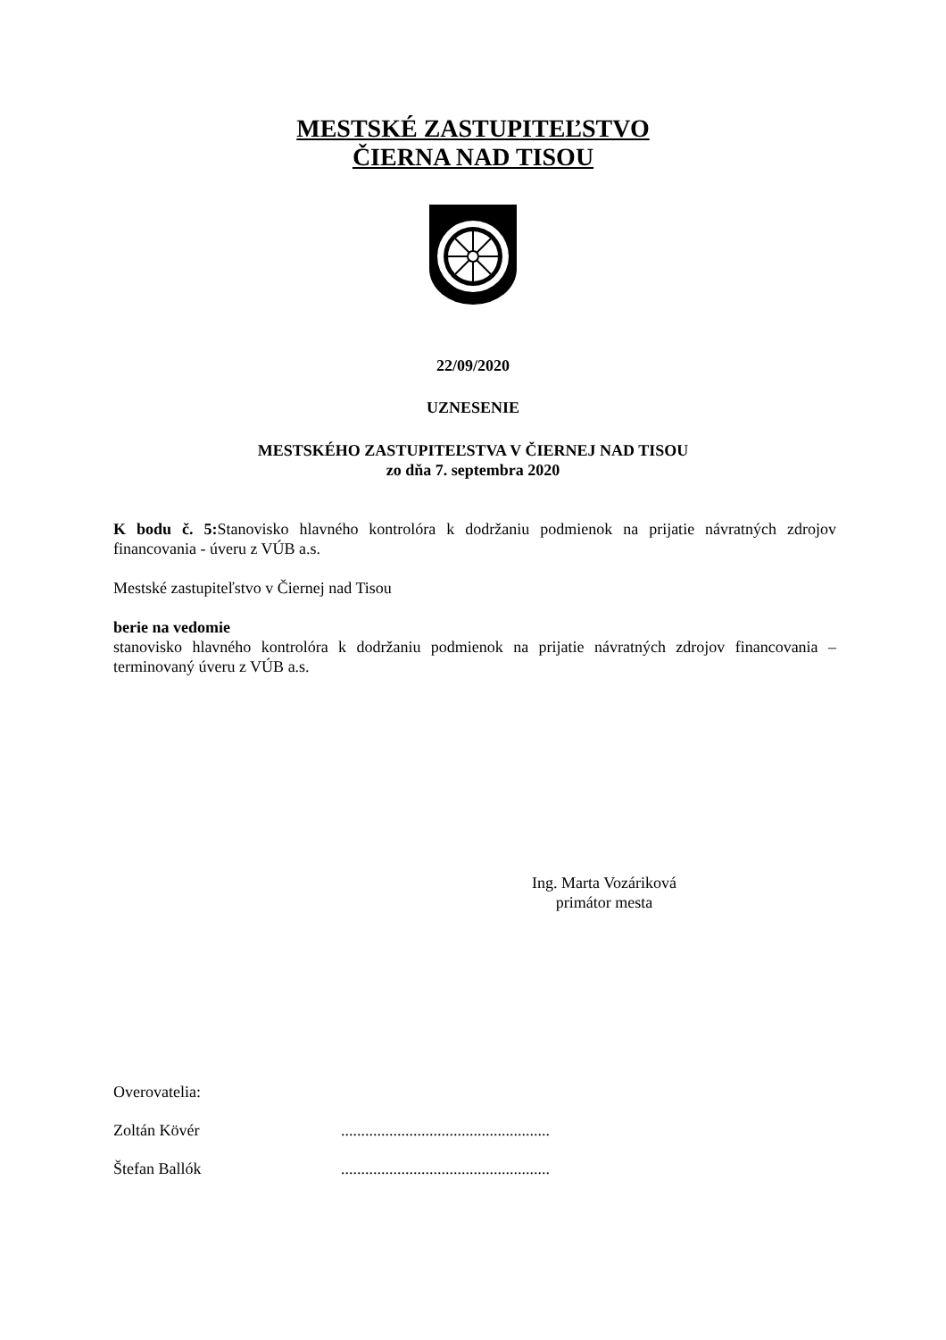MESTSKÉ ZASTUPITEĽSTVO
ČIERNA NAD TISOU
22/09/2020
UZNESENIE
MESTSKÉHO ZASTUPITEĽSTVA V ČIERNEJ NAD TISOU
zo dňa 7. septembra 2020
K bodu č. 5: Stanovisko hlavného kontrolóra k dodržaniu podmienok na prijatie návratných zdrojov financovania - úveru z VÚB a.s.
Mestské zastupiteľstvo v Čiernej nad Tisou
berie na vedomie
stanovisko hlavného kontrolóra k dodržaniu podmienok na prijatie návratných zdrojov financovania – terminovaný úveru z VÚB a.s.
Ing. Marta Vozáriková
primátor mesta
Overovatelia:
Zoltán Kövér....................................................
Štefan Ballók....................................................